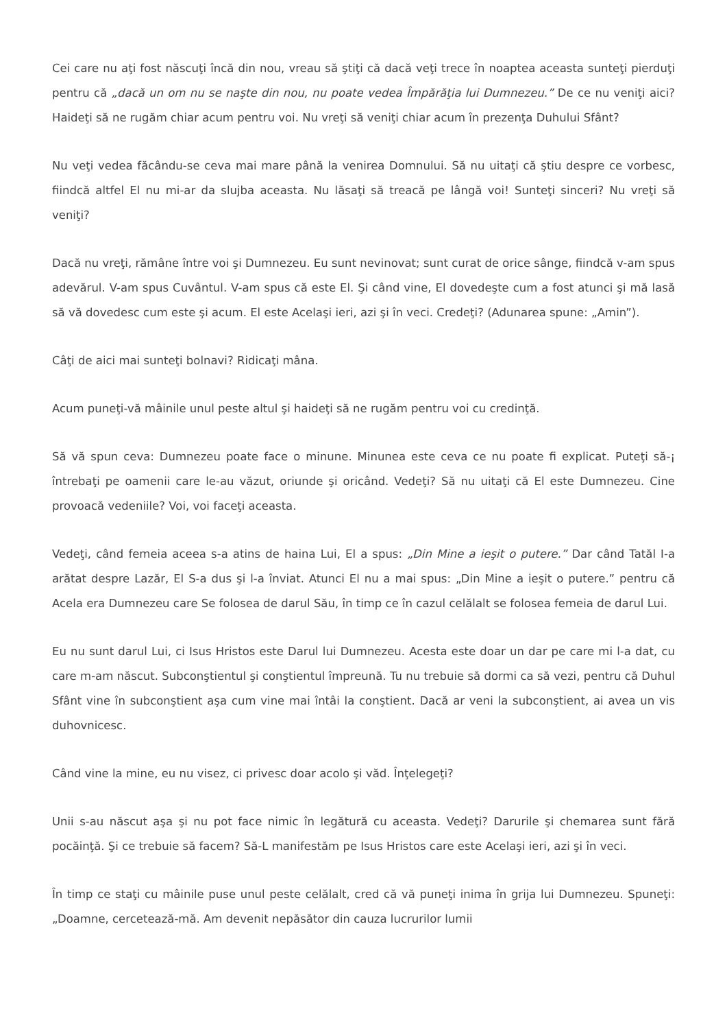Cei care nu aţi fost născuţi încă din nou, vreau să ştiţi că dacă veţi trece în noaptea aceasta sunteţi pierduţi pentru că „dacă un om nu se naşte din nou, nu poate vedea Împărăţia lui Dumnezeu.” De ce nu veniţi aici? Haideţi să ne rugăm chiar acum pentru voi. Nu vreţi să veniţi chiar acum în prezenţa Duhului Sfânt?
Nu veţi vedea făcându-se ceva mai mare până la venirea Domnului. Să nu uitaţi că ştiu despre ce vorbesc, fiindcă altfel El nu mi-ar da slujba aceasta. Nu lăsaţi să treacă pe lângă voi! Sunteţi sinceri? Nu vreţi să veniţi?
Dacă nu vreţi, rămâne între voi şi Dumnezeu. Eu sunt nevinovat; sunt curat de orice sânge, fiindcă v-am spus adevărul. V-am spus Cuvântul. V-am spus că este El. Şi când vine, El dovedeşte cum a fost atunci şi mă lasă să vă dovedesc cum este şi acum. El este Acelaşi ieri, azi şi în veci. Credeţi? (Adunarea spune: „Amin”).
Câţi de aici mai sunteţi bolnavi? Ridicaţi mâna.
Acum puneţi-vă mâinile unul peste altul şi haideţi să ne rugăm pentru voi cu credinţă.
Să vă spun ceva: Dumnezeu poate face o minune. Minunea este ceva ce nu poate fi explicat. Puteţi să-¡ întrebaţi pe oamenii care le-au văzut, oriunde şi oricând. Vedeţi? Să nu uitaţi că El este Dumnezeu. Cine provoacă vedeniile? Voi, voi faceţi aceasta.
Vedeţi, când femeia aceea s-a atins de haina Lui, El a spus: „Din Mine a ieşit o putere.” Dar când Tatăl I-a arătat despre Lazăr, El S-a dus şi l-a înviat. Atunci El nu a mai spus: „Din Mine a ieşit o putere.” pentru că Acela era Dumnezeu care Se folosea de darul Său, în timp ce în cazul celălalt se folosea femeia de darul Lui.
Eu nu sunt darul Lui, ci Isus Hristos este Darul lui Dumnezeu. Acesta este doar un dar pe care mi l-a dat, cu care m-am născut. Subconştientul şi conştientul împreună. Tu nu trebuie să dormi ca să vezi, pentru că Duhul Sfânt vine în subconştient aşa cum vine mai întâi la conştient. Dacă ar veni la subconştient, ai avea un vis duhovnicesc.
Când vine la mine, eu nu visez, ci privesc doar acolo şi văd. Înţelegeţi?
Unii s-au născut aşa şi nu pot face nimic în legătură cu aceasta. Vedeţi? Darurile şi chemarea sunt fără pocăinţă. Şi ce trebuie să facem? Să-L manifestăm pe Isus Hristos care este Acelaşi ieri, azi şi în veci.
În timp ce staţi cu mâinile puse unul peste celălalt, cred că vă puneţi inima în grija lui Dumnezeu. Spuneţi: „Doamne, cercetează-mă. Am devenit nepăsător din cauza lucrurilor lumii